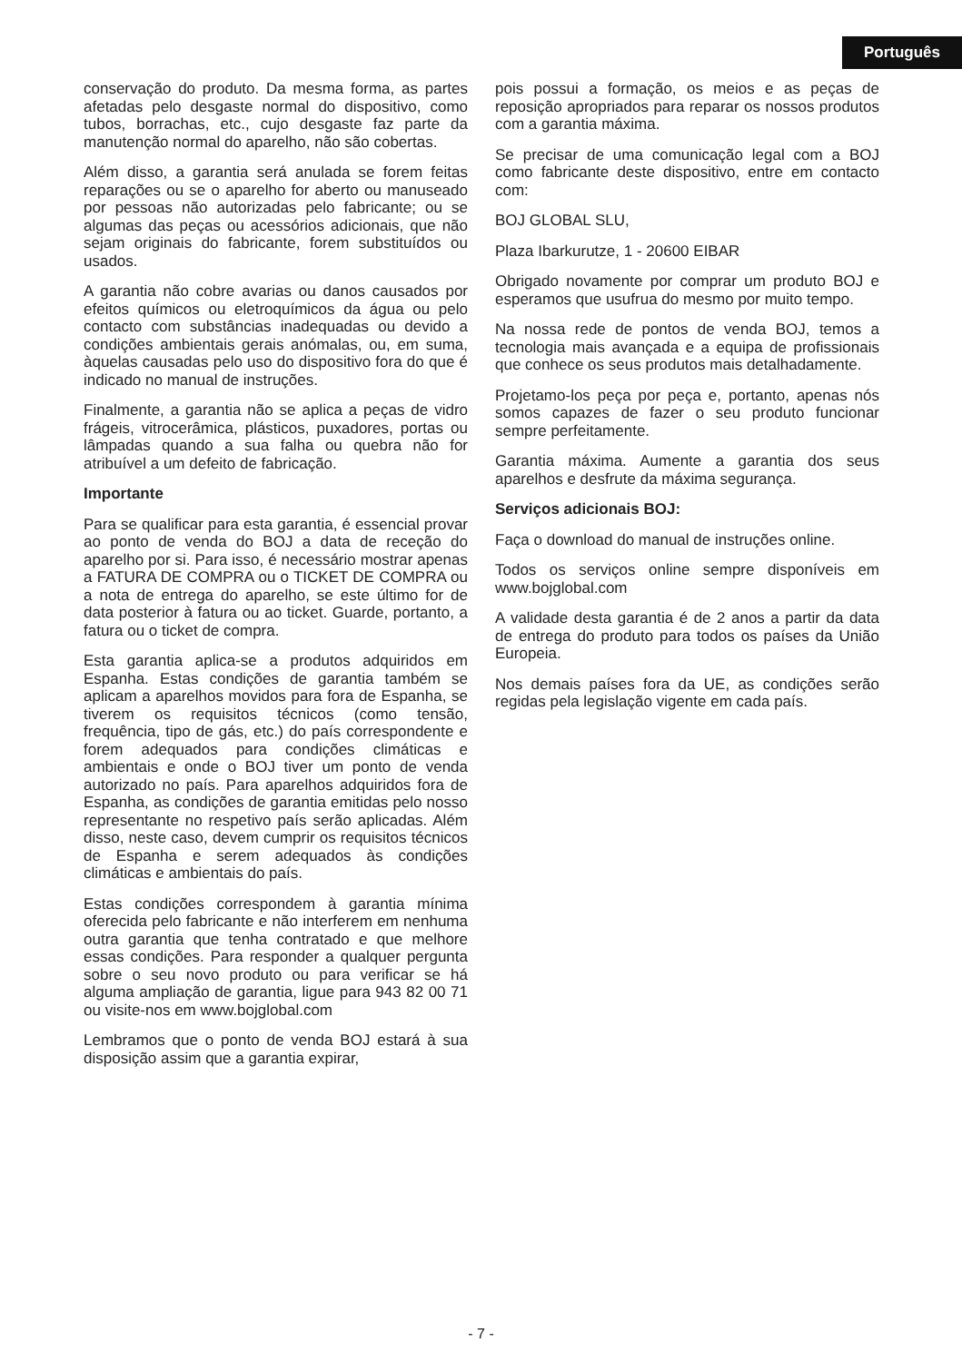Português
conservação do produto. Da mesma forma, as partes afetadas pelo desgaste normal do dispositivo, como tubos, borrachas, etc., cujo desgaste faz parte da manutenção normal do aparelho, não são cobertas.
Além disso, a garantia será anulada se forem feitas reparações ou se o aparelho for aberto ou manuseado por pessoas não autorizadas pelo fabricante; ou se algumas das peças ou acessórios adicionais, que não sejam originais do fabricante, forem substituídos ou usados.
A garantia não cobre avarias ou danos causados por efeitos químicos ou eletroquímicos da água ou pelo contacto com substâncias inadequadas ou devido a condições ambientais gerais anómalas, ou, em suma, àquelas causadas pelo uso do dispositivo fora do que é indicado no manual de instruções.
Finalmente, a garantia não se aplica a peças de vidro frágeis, vitrocerâmica, plásticos, puxadores, portas ou lâmpadas quando a sua falha ou quebra não for atribuível a um defeito de fabricação.
Importante
Para se qualificar para esta garantia, é essencial provar ao ponto de venda do BOJ a data de receção do aparelho por si. Para isso, é necessário mostrar apenas a FATURA DE COMPRA ou o TICKET DE COMPRA ou a nota de entrega do aparelho, se este último for de data posterior à fatura ou ao ticket. Guarde, portanto, a fatura ou o ticket de compra.
Esta garantia aplica-se a produtos adquiridos em Espanha. Estas condições de garantia também se aplicam a aparelhos movidos para fora de Espanha, se tiverem os requisitos técnicos (como tensão, frequência, tipo de gás, etc.) do país correspondente e forem adequados para condições climáticas e ambientais e onde o BOJ tiver um ponto de venda autorizado no país. Para aparelhos adquiridos fora de Espanha, as condições de garantia emitidas pelo nosso representante no respetivo país serão aplicadas. Além disso, neste caso, devem cumprir os requisitos técnicos de Espanha e serem adequados às condições climáticas e ambientais do país.
Estas condições correspondem à garantia mínima oferecida pelo fabricante e não interferem em nenhuma outra garantia que tenha contratado e que melhore essas condições. Para responder a qualquer pergunta sobre o seu novo produto ou para verificar se há alguma ampliação de garantia, ligue para 943 82 00 71 ou visite-nos em www.bojglobal.com
Lembramos que o ponto de venda BOJ estará à sua disposição assim que a garantia expirar,
pois possui a formação, os meios e as peças de reposição apropriados para reparar os nossos produtos com a garantia máxima.
Se precisar de uma comunicação legal com a BOJ como fabricante deste dispositivo, entre em contacto com:
BOJ GLOBAL SLU,
Plaza Ibarkurutze, 1 - 20600 EIBAR
Obrigado novamente por comprar um produto BOJ e esperamos que usufrua do mesmo por muito tempo.
Na nossa rede de pontos de venda BOJ, temos a tecnologia mais avançada e a equipa de profissionais que conhece os seus produtos mais detalhadamente.
Projetamo-los peça por peça e, portanto, apenas nós somos capazes de fazer o seu produto funcionar sempre perfeitamente.
Garantia máxima. Aumente a garantia dos seus aparelhos e desfrute da máxima segurança.
Serviços adicionais BOJ:
Faça o download do manual de instruções online.
Todos os serviços online sempre disponíveis em www.bojglobal.com
A validade desta garantia é de 2 anos a partir da data de entrega do produto para todos os países da União Europeia.
Nos demais países fora da UE, as condições serão regidas pela legislação vigente em cada país.
- 7 -